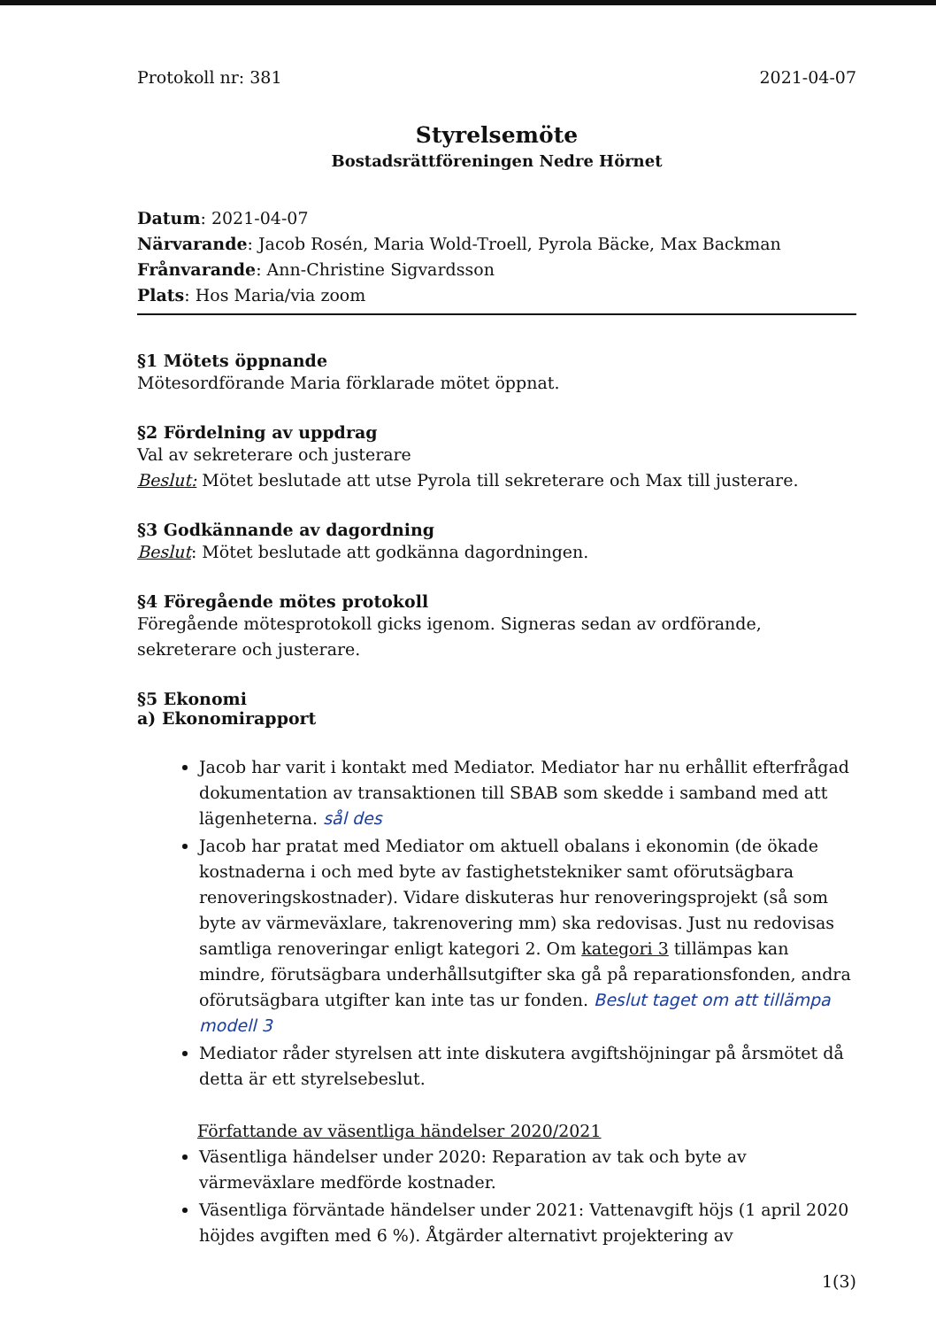Protokoll nr: 381 2021-04-07
Styrelsemöte
Bostadsrättföreningen Nedre Hörnet
Datum: 2021-04-07
Närvarande: Jacob Rosén, Maria Wold-Troell, Pyrola Bäcke, Max Backman
Frånvarande: Ann-Christine Sigvardsson
Plats: Hos Maria/via zoom
§1 Mötets öppnande
Mötesordförande Maria förklarade mötet öppnat.
§2 Fördelning av uppdrag
Val av sekreterare och justerare
Beslut: Mötet beslutade att utse Pyrola till sekreterare och Max till justerare.
§3 Godkännande av dagordning
Beslut: Mötet beslutade att godkänna dagordningen.
§4 Föregående mötes protokoll
Föregående mötesprotokoll gicks igenom. Signeras sedan av ordförande, sekreterare och justerare.
§5 Ekonomi
a) Ekonomirapport
Jacob har varit i kontakt med Mediator. Mediator har nu erhållit efterfrågad dokumentation av transaktionen till SBAB som skedde i samband med att lägenheterna. sål des
Jacob har pratat med Mediator om aktuell obalans i ekonomin (de ökade kostnaderna i och med byte av fastighetstekniker samt oförutsägbara renoveringskostnader). Vidare diskuteras hur renoveringsprojekt (så som byte av värmeväxlare, takrenovering mm) ska redovisas. Just nu redovisas samtliga renoveringar enligt kategori 2. Om kategori 3 tillämpas kan mindre, förutsägbara underhållsutgifter ska gå på reparationsfonden, andra oförutsägbara utgifter kan inte tas ur fonden. Beslut taget om att tillämpa modell 3
Mediator råder styrelsen att inte diskutera avgiftshöjningar på årsmötet då detta är ett styrelsebeslut.
Författande av väsentliga händelser 2020/2021
Väsentliga händelser under 2020: Reparation av tak och byte av värmeväxlare medförde kostnader.
Väsentliga förväntade händelser under 2021: Vattenavgift höjs (1 april 2020 höjdes avgiften med 6 %). Åtgärder alternativt projektering av
1(3)